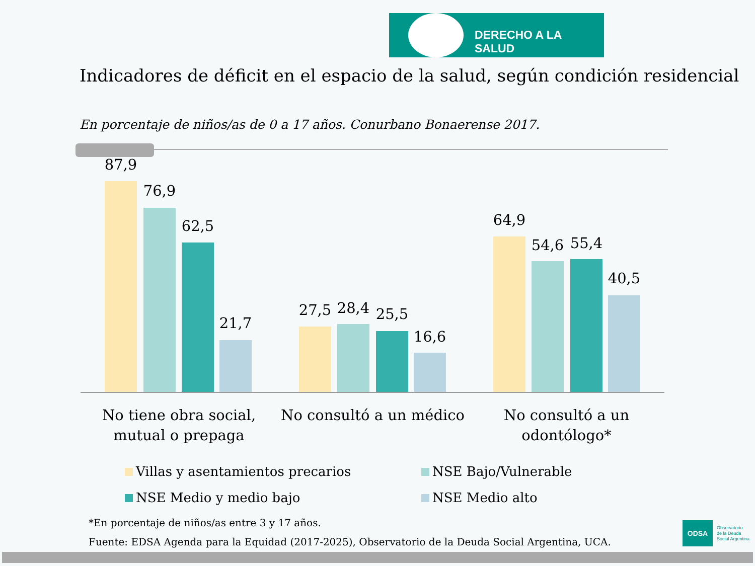DERECHO A LA SALUD
Indicadores de déficit en el espacio de la salud, según condición residencial
En porcentaje de niños/as de 0 a 17 años. Conurbano Bonaerense 2017.
87,9
76,9
62,5
21,7
27,5 28,4 25,5
16,6
64,9
54,6 55,4
40,5
No tiene obra social, mutual o prepaga
No consultó a un médico
No consultó a un odontólogo*
Villas y asentamientos precarios
NSE Bajo/Vulnerable
NSE Medio y medio bajo NSE Medio alto
*En porcentaje de niños/as entre 3 y 17 años.
Fuente: EDSA Agenda para la Equidad (2017-2025), Observatorio de la Deuda Social Argentina, UCA.
ODSA
Observatorio
de la Deuda
Social Argentina